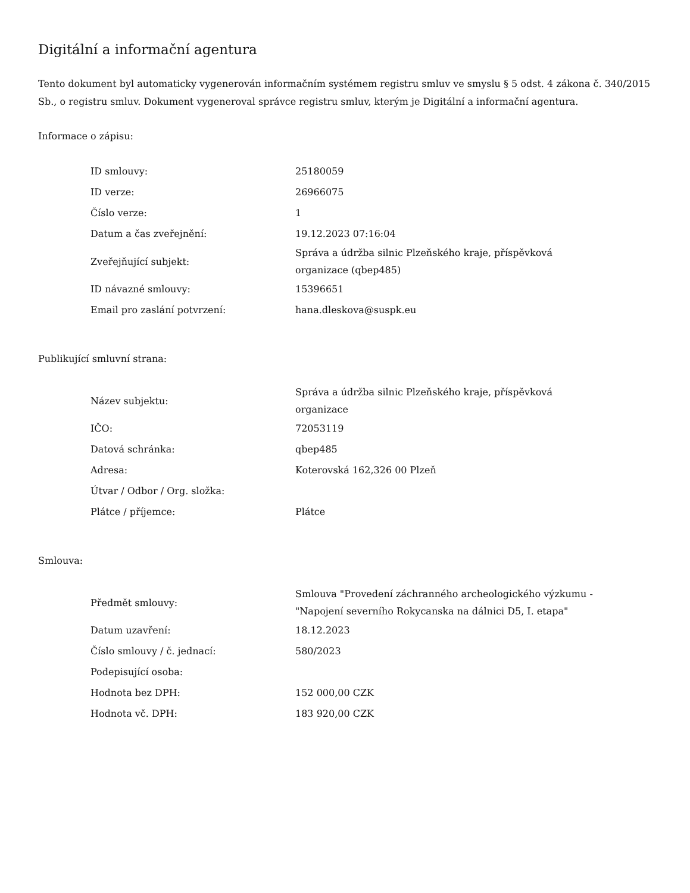Digitální a informační agentura
Tento dokument byl automaticky vygenerován informačním systémem registru smluv ve smyslu § 5 odst. 4 zákona č. 340/2015 Sb., o registru smluv. Dokument vygeneroval správce registru smluv, kterým je Digitální a informační agentura.
Informace o zápisu:
| ID smlouvy: | 25180059 |
| ID verze: | 26966075 |
| Číslo verze: | 1 |
| Datum a čas zveřejnění: | 19.12.2023 07:16:04 |
| Zveřejňující subjekt: | Správa a údržba silnic Plzeňského kraje, příspěvková organizace (qbep485) |
| ID návazné smlouvy: | 15396651 |
| Email pro zaslání potvrzení: | hana.dleskova@suspk.eu |
Publikující smluvní strana:
| Název subjektu: | Správa a údržba silnic Plzeňského kraje, příspěvková organizace |
| IČO: | 72053119 |
| Datová schránka: | qbep485 |
| Adresa: | Koterovská 162,326 00 Plzeň |
| Útvar / Odbor / Org. složka: | |
| Plátce / příjemce: | Plátce |
Smlouva:
| Předmět smlouvy: | Smlouva "Provedení záchranného archeologického výzkumu - "Napojení severního Rokycanska na dálnici D5, I. etapa" |
| Datum uzavření: | 18.12.2023 |
| Číslo smlouvy / č. jednací: | 580/2023 |
| Podepisující osoba: | |
| Hodnota bez DPH: | 152 000,00 CZK |
| Hodnota vč. DPH: | 183 920,00 CZK |